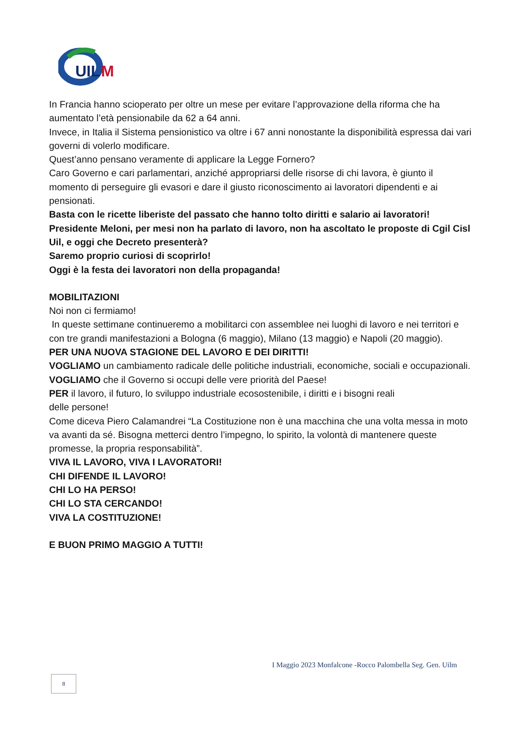UIL
M
In Francia hanno scioperato per oltre un mese per evitare l’approvazione della riforma che ha aumentato l’età pensionabile da 62 a 64 anni.
Invece, in Italia il Sistema pensionistico va oltre i 67 anni nonostante la disponibilità espressa dai vari governi di volerlo modificare.
Quest’anno pensano veramente di applicare la Legge Fornero?
Caro Governo e cari parlamentari, anziché appropriarsi delle risorse di chi lavora, è giunto il momento di perseguire gli evasori e dare il giusto riconoscimento ai lavoratori dipendenti e ai pensionati.
Basta con le ricette liberiste del passato che hanno tolto diritti e salario ai lavoratori!
Presidente Meloni, per mesi non ha parlato di lavoro, non ha ascoltato le proposte di Cgil Cisl Uil, e oggi che Decreto presenterà?
Saremo proprio curiosi di scoprirlo!
Oggi è la festa dei lavoratori non della propaganda!
MOBILITAZIONI
Noi non ci fermiamo!
In queste settimane continueremo a mobilitarci con assemblee nei luoghi di lavoro e nei territori e con tre grandi manifestazioni a Bologna (6 maggio), Milano (13 maggio) e Napoli (20 maggio).
PER UNA NUOVA STAGIONE DEL LAVORO E DEI DIRITTI!
VOGLIAMO un cambiamento radicale delle politiche industriali, economiche, sociali e occupazionali.
VOGLIAMO che il Governo si occupi delle vere priorità del Paese!
PER il lavoro, il futuro, lo sviluppo industriale ecosostenibile, i diritti e i bisogni reali
delle persone!
Come diceva Piero Calamandrei “La Costituzione non è una macchina che una volta messa in moto va avanti da sé. Bisogna metterci dentro l’impegno, lo spirito, la volontà di mantenere queste promesse, la propria responsabilità”.
VIVA IL LAVORO, VIVA I LAVORATORI!
CHI DIFENDE IL LAVORO!
CHI LO HA PERSO!
CHI LO STA CERCANDO!
VIVA LA COSTITUZIONE!
E BUON PRIMO MAGGIO A TUTTI!
I Maggio 2023 Monfalcone -Rocco Palombella Seg. Gen. Uilm
8